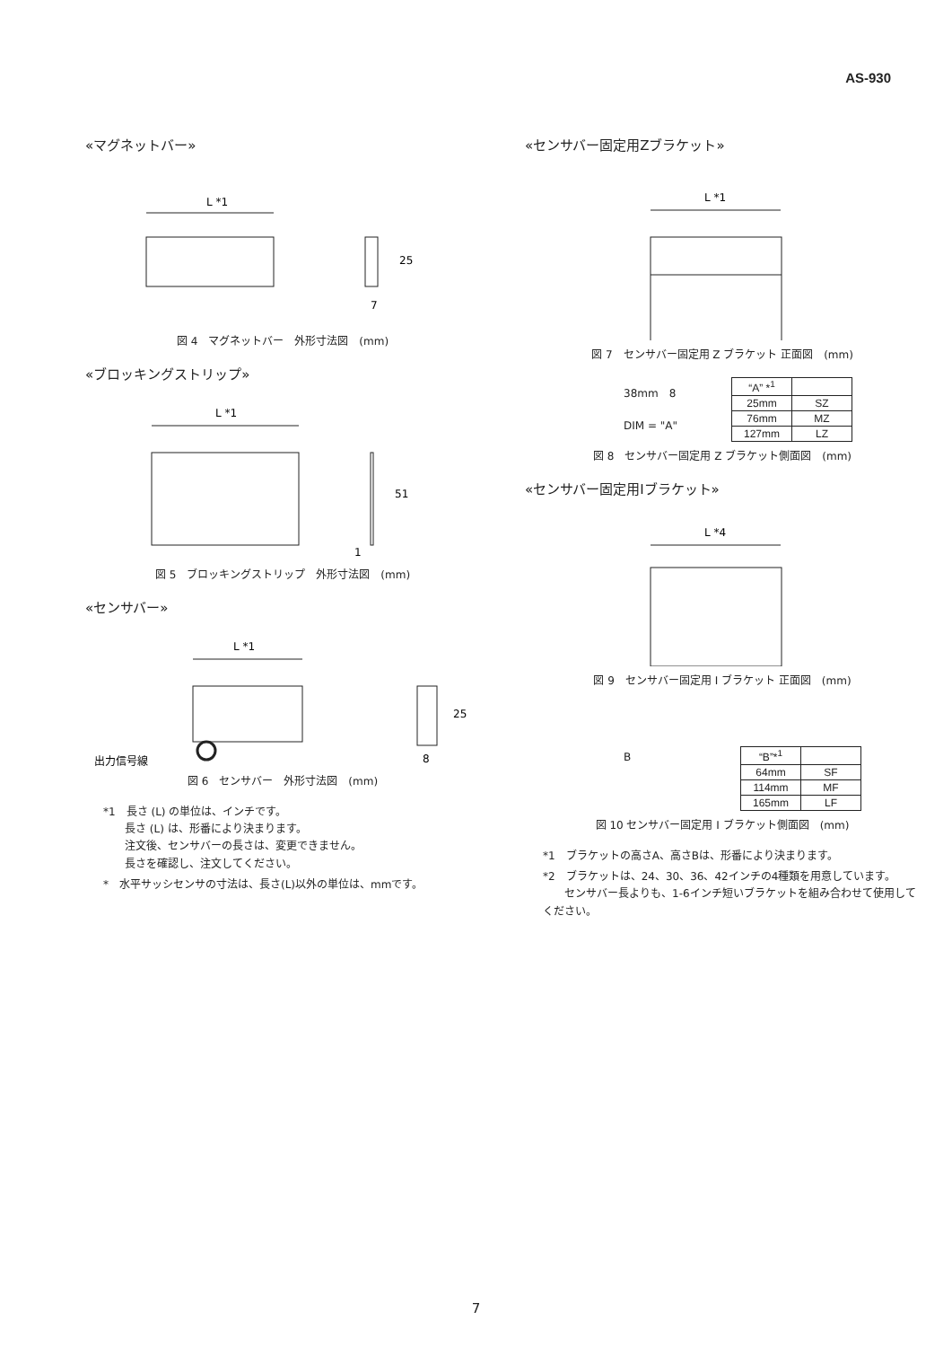AS-930
«マグネットバー»
L *1
25
7
図 4　マグネットバー　外形寸法図　(mm)
«ブロッキングストリップ»
L *1
51
1
図 5　ブロッキングストリップ　外形寸法図　(mm)
«センサバー»
L *1
25
8
出力信号線
図 6　センサバー　外形寸法図　(mm)
*1　長さ (L) の単位は、インチです。
　　長さ (L) は、形番により決まります。
　　注文後、センサバーの長さは、変更できません。
　　長さを確認し、注文してください。
*　水平サッシセンサの寸法は、長さ(L)以外の単位は、mmです。
«センサバー固定用Zブラケット»
L *1
図 7　センサバー固定用 Z ブラケット 正面図　(mm)
38mm　8
DIM = "A"
| “A” *<sup>1</sup> | |
| 25mm | SZ |
| 76mm | MZ |
| 127mm | LZ |
図 8　センサバー固定用 Z ブラケット側面図　(mm)
«センサバー固定用Iブラケット»
L *4
図 9　センサバー固定用 I ブラケット 正面図　(mm)
B
| “B”*<sup>1</sup> | |
| 64mm | SF |
| 114mm | MF |
| 165mm | LF |
図 10 センサバー固定用 I ブラケット側面図　(mm)
*1　ブラケットの高さA、高さBは、形番により決まります。
*2　ブラケットは、24、30、36、42インチの4種類を用意しています。
　　センサバー長よりも、1-6インチ短いブラケットを組み合わせて使用してください。
7